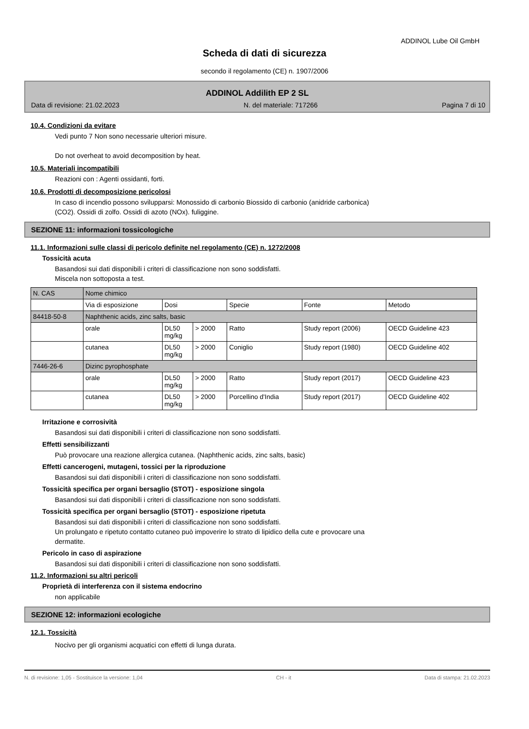ADDINOL Lube Oil GmbH
Scheda di dati di sicurezza
secondo il regolamento (CE) n. 1907/2006
ADDINOL Addilith EP 2 SL
Data di revisione: 21.02.2023 N. del materiale: 717266 Pagina 7 di 10
10.4. Condizioni da evitare
Vedi punto 7 Non sono necessarie ulteriori misure.
Do not overheat to avoid decomposition by heat.
10.5. Materiali incompatibili
Reazioni con : Agenti ossidanti, forti.
10.6. Prodotti di decomposizione pericolosi
In caso di incendio possono svilupparsi: Monossido di carbonio Biossido di carbonio (anidride carbonica)
(CO2). Ossidi di zolfo. Ossidi di azoto (NOx). fuliggine.
SEZIONE 11: informazioni tossicologiche
11.1. Informazioni sulle classi di pericolo definite nel regolamento (CE) n. 1272/2008
Tossicità acuta
Basandosi sui dati disponibili i criteri di classificazione non sono soddisfatti.
Miscela non sottoposta a test.
| N. CAS | Nome chimico | | | | | |
| --- | --- | --- | --- | --- | --- | --- |
| | Via di esposizione | Dosi | | Specie | Fonte | Metodo |
| 84418-50-8 | Naphthenic acids, zinc salts, basic | | | | | |
| | orale | DL50 mg/kg | > 2000 | Ratto | Study report (2006) | OECD Guideline 423 |
| | cutanea | DL50 mg/kg | > 2000 | Coniglio | Study report (1980) | OECD Guideline 402 |
| 7446-26-6 | Dizinc pyrophosphate | | | | | |
| | orale | DL50 mg/kg | > 2000 | Ratto | Study report (2017) | OECD Guideline 423 |
| | cutanea | DL50 mg/kg | > 2000 | Porcellino d'India | Study report (2017) | OECD Guideline 402 |
Irritazione e corrosività
Basandosi sui dati disponibili i criteri di classificazione non sono soddisfatti.
Effetti sensibilizzanti
Può provocare una reazione allergica cutanea. (Naphthenic acids, zinc salts, basic)
Effetti cancerogeni, mutageni, tossici per la riproduzione
Basandosi sui dati disponibili i criteri di classificazione non sono soddisfatti.
Tossicità specifica per organi bersaglio (STOT) - esposizione singola
Basandosi sui dati disponibili i criteri di classificazione non sono soddisfatti.
Tossicità specifica per organi bersaglio (STOT) - esposizione ripetuta
Basandosi sui dati disponibili i criteri di classificazione non sono soddisfatti.
Un prolungato e ripetuto contatto cutaneo può impoverire lo strato di lipidico della cute e provocare una
dermatite.
Pericolo in caso di aspirazione
Basandosi sui dati disponibili i criteri di classificazione non sono soddisfatti.
11.2. Informazioni su altri pericoli
Proprietà di interferenza con il sistema endocrino
non applicabile
SEZIONE 12: informazioni ecologiche
12.1. Tossicità
Nocivo per gli organismi acquatici con effetti di lunga durata.
N. di revisione: 1,05 - Sostituisce la versione: 1,04 CH - it Data di stampa: 21.02.2023